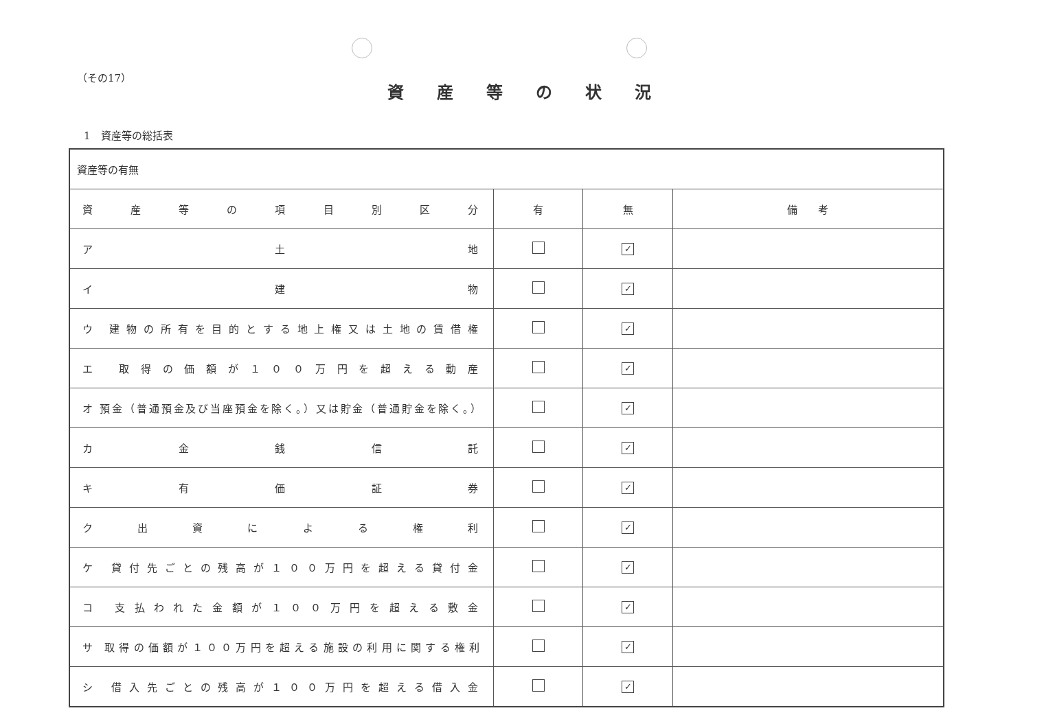（その17）
資産等の状況
1　資産等の総括表
| 資産等の有無 | | | |
| 資 産 等 の 項 目 別 区 分 | 有 | 無 | 備 考 |
| ア 土 地 | | ✓ | |
| イ 建 物 | | ✓ | |
| ウ 建物の所有を目的とする地上権又は土地の賃借権 | | ✓ | |
| エ 取得の価額が１００万円を超える動産 | | ✓ | |
| オ 預金（普通預金及び当座預金を除く。）又は貯金（普通貯金を除く。） | | ✓ | |
| カ 金 銭 信 託 | | ✓ | |
| キ 有 価 証 券 | | ✓ | |
| ク 出 資 に よ る 権 利 | | ✓ | |
| ケ 貸付先ごとの残高が１００万円を超える貸付金 | | ✓ | |
| コ 支払われた金額が１００万円を超える敷金 | | ✓ | |
| サ 取得の価額が１００万円を超える施設の利用に関する権利 | | ✓ | |
| シ 借入先ごとの残高が１００万円を超える借入金 | | ✓ | |